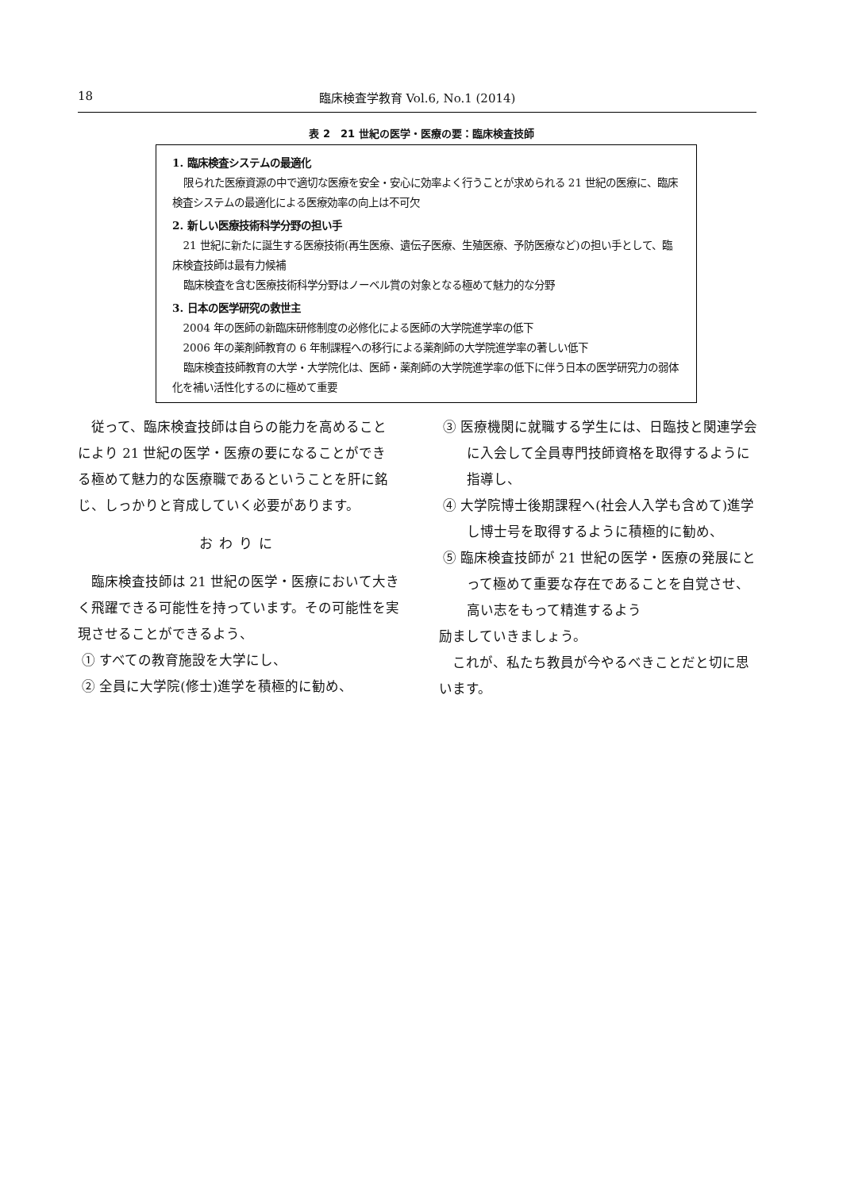18 臨床検査学教育 Vol.6, No.1 (2014)
表 2　21 世紀の医学・医療の要：臨床検査技師
1. 臨床検査システムの最適化
限られた医療資源の中で適切な医療を安全・安心に効率よく行うことが求められる 21 世紀の医療に、臨床検査システムの最適化による医療効率の向上は不可欠
2. 新しい医療技術科学分野の担い手
21 世紀に新たに誕生する医療技術(再生医療、遺伝子医療、生殖医療、予防医療など)の担い手として、臨床検査技師は最有力候補
臨床検査を含む医療技術科学分野はノーベル賞の対象となる極めて魅力的な分野
3. 日本の医学研究の救世主
2004 年の医師の新臨床研修制度の必修化による医師の大学院進学率の低下
2006 年の薬剤師教育の 6 年制課程への移行による薬剤師の大学院進学率の著しい低下
臨床検査技師教育の大学・大学院化は、医師・薬剤師の大学院進学率の低下に伴う日本の医学研究力の弱体化を補い活性化するのに極めて重要
従って、臨床検査技師は自らの能力を高めることにより 21 世紀の医学・医療の要になることができる極めて魅力的な医療職であるということを肝に銘じ、しっかりと育成していく必要があります。
おわりに
臨床検査技師は 21 世紀の医学・医療において大きく飛躍できる可能性を持っています。その可能性を実現させることができるよう、
① すべての教育施設を大学にし、
② 全員に大学院(修士)進学を積極的に勧め、
③ 医療機関に就職する学生には、日臨技と関連学会に入会して全員専門技師資格を取得するように指導し、
④ 大学院博士後期課程へ(社会人入学も含めて)進学し博士号を取得するように積極的に勧め、
⑤ 臨床検査技師が 21 世紀の医学・医療の発展にとって極めて重要な存在であることを自覚させ、高い志をもって精進するよう
励ましていきましょう。
これが、私たち教員が今やるべきことだと切に思います。